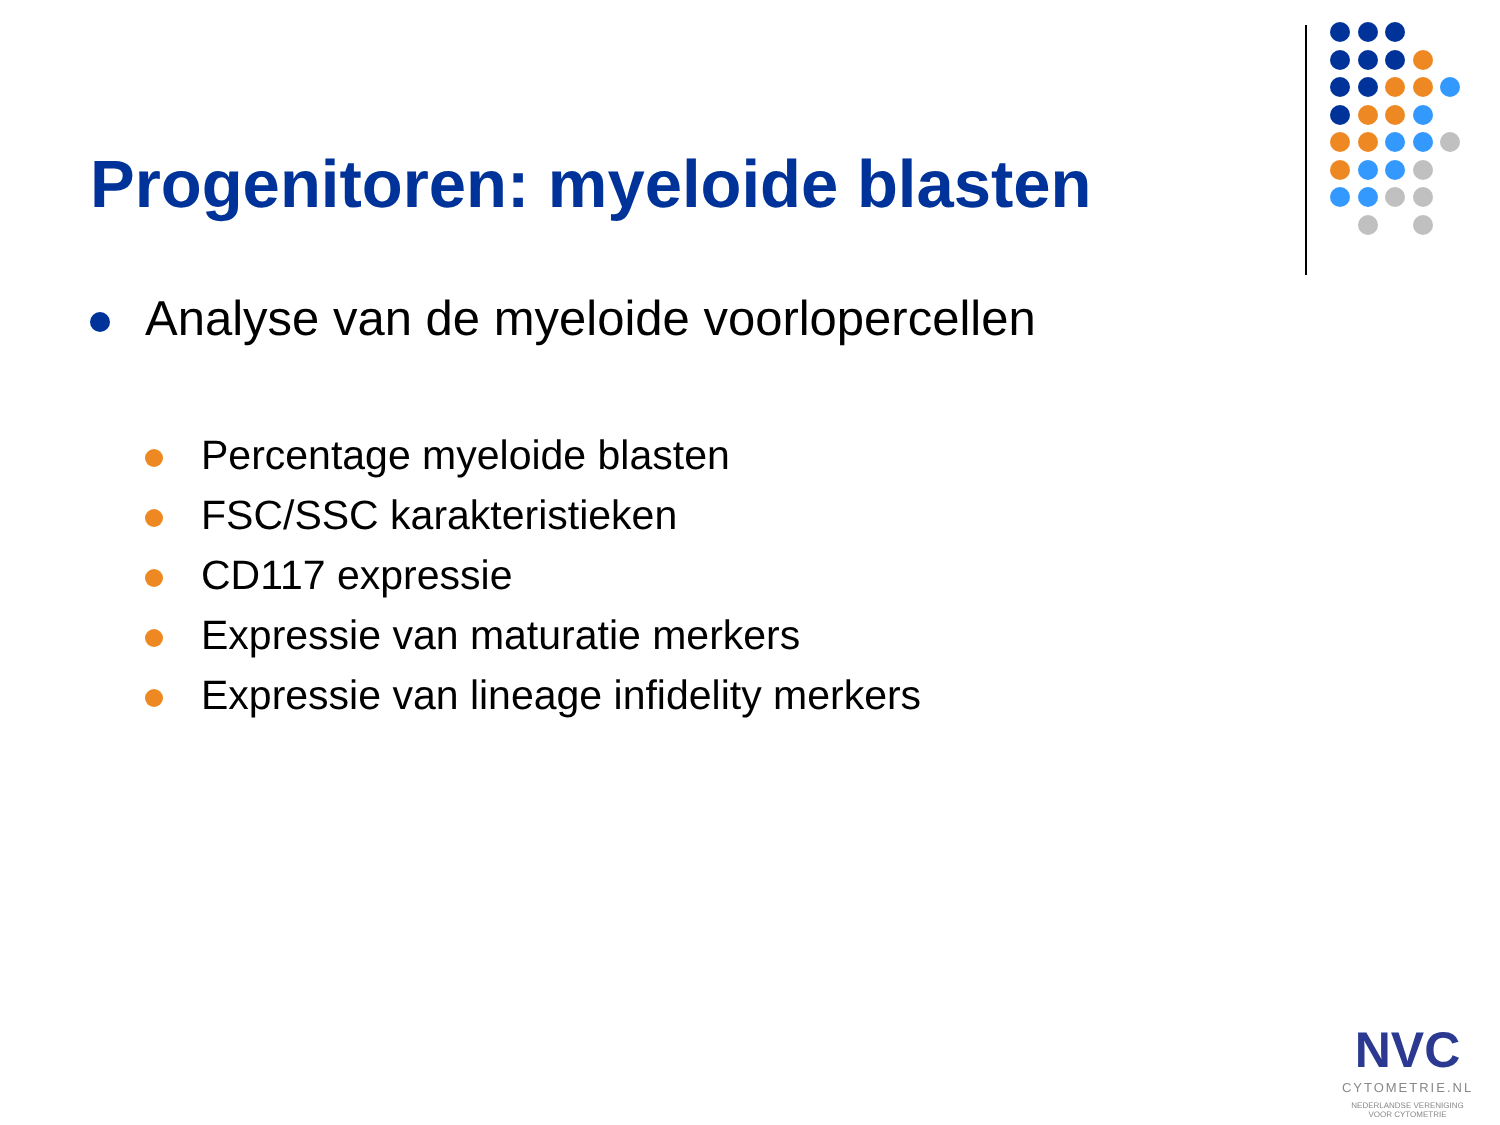Progenitoren: myeloide blasten
Analyse van de myeloide voorlopercellen
Percentage myeloide blasten
FSC/SSC karakteristieken
CD117 expressie
Expressie van maturatie merkers
Expressie van lineage infidelity merkers
NVC
CYTOMETRIE.NL
NEDERLANDSE VERENIGING
VOOR CYTOMETRIE